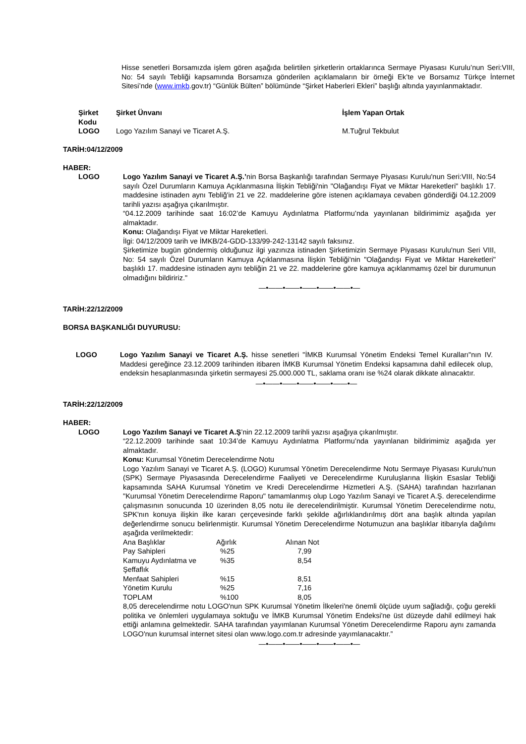Hisse senetleri Borsamızda işlem gören aşağıda belirtilen şirketlerin ortaklarınca Sermaye Piyasası Kurulu’nun Seri:VIII, No: 54 sayılı Tebliği kapsamında Borsamıza gönderilen açıklamaların bir örneği Ek’te ve Borsamız Türkçe İnternet Sitesi’nde (www.imkb.gov.tr) “Günlük Bülten” bölümünde “Şirket Haberleri Ekleri” başlığı altında yayınlanmaktadır.
| Şirket Kodu | Şirket Ünvanı | İşlem Yapan Ortak |
| --- | --- | --- |
| LOGO | Logo Yazılım Sanayi ve Ticaret A.Ş. | M.Tuğrul Tekbulut |
TARİH:04/12/2009
HABER:
LOGO Logo Yazılım Sanayi ve Ticaret A.Ş.’nin Borsa Başkanlığı tarafından Sermaye Piyasası Kurulu'nun Seri:VIII, No:54 sayılı Özel Durumların Kamuya Açıklanmasına İlişkin Tebliği'nin "Olağandışı Fiyat ve Miktar Hareketleri" başlıklı 17. maddesine istinaden aynı Tebliğ'in 21 ve 22. maddelerine göre istenen açıklamaya cevaben gönderdiği 04.12.2009 tarihli yazısı aşağıya çıkarılmıştır.
“04.12.2009 tarihinde saat 16:02’de Kamuyu Aydınlatma Platformu’nda yayınlanan bildirimimiz aşağıda yer almaktadır.
Konu: Olağandışı Fiyat ve Miktar Hareketleri.
İlgi: 04/12/2009 tarih ve İMKB/24-GDD-133/99-242-13142 sayılı faksınız.
Şirketimize bugün göndermiş olduğunuz ilgi yazınıza istinaden Şirketimizin Sermaye Piyasası Kurulu'nun Seri VIII, No: 54 sayılı Özel Durumların Kamuya Açıklanmasına İlişkin Tebliği'nin "Olağandışı Fiyat ve Miktar Hareketleri" başlıklı 17. maddesine istinaden aynı tebliğin 21 ve 22. maddelerine göre kamuya açıklanmamış özel bir durumunun olmadığını bildiririz."
—•——•——•——•——•——•—
TARİH:22/12/2009
BORSA BAŞKANLIĞI DUYURUSU:
LOGO Logo Yazılım Sanayi ve Ticaret A.Ş. hisse senetleri "İMKB Kurumsal Yönetim Endeksi Temel Kuralları"nın IV. Maddesi gereğince 23.12.2009 tarihinden itibaren İMKB Kurumsal Yönetim Endeksi kapsamına dahil edilecek olup, endeksin hesaplanmasında şirketin sermayesi 25.000.000 TL, saklama oranı ise %24 olarak dikkate alınacaktır.
—•——•——•——•——•——•—
TARİH:22/12/2009
HABER:
LOGO Logo Yazılım Sanayi ve Ticaret A.Ş’nin 22.12.2009 tarihli yazısı aşağıya çıkarılmıştır.
“22.12.2009 tarihinde saat 10:34’de Kamuyu Aydınlatma Platformu’nda yayınlanan bildirimimiz aşağıda yer almaktadır.
Konu: Kurumsal Yönetim Derecelendirme Notu
Logo Yazılım Sanayi ve Ticaret A.Ş. (LOGO) Kurumsal Yönetim Derecelendirme Notu Sermaye Piyasası Kurulu'nun (SPK) Sermaye Piyasasında Derecelendirme Faaliyeti ve Derecelendirme Kuruluşlarına İlişkin Esaslar Tebliği kapsamında SAHA Kurumsal Yönetim ve Kredi Derecelendirme Hizmetleri A.Ş. (SAHA) tarafından hazırlanan "Kurumsal Yönetim Derecelendirme Raporu" tamamlanmış olup Logo Yazılım Sanayi ve Ticaret A.Ş. derecelendirme çalışmasının sonucunda 10 üzerinden 8,05 notu ile derecelendirilmiştir. Kurumsal Yönetim Derecelendirme notu, SPK'nın konuya ilişkin ilke kararı çerçevesinde farklı şekilde ağırlıklandırılmış dört ana başlık altında yapılan değerlendirme sonucu belirlenmiştir. Kurumsal Yönetim Derecelendirme Notumuzun ana başlıklar itibarıyla dağılımı aşağıda verilmektedir:
| Ana Başlıklar | Ağırlık | Alınan Not |
| Pay Sahipleri | %25 | 7,99 |
| Kamuyu Aydınlatma ve Şeffaflık | %35 | 8,54 |
| Menfaat Sahipleri | %15 | 8,51 |
| Yönetim Kurulu | %25 | 7,16 |
| TOPLAM | %100 | 8,05 |
8,05 derecelendirme notu LOGO'nun SPK Kurumsal Yönetim İlkeleri'ne önemli ölçüde uyum sağladığı, çoğu gerekli politika ve önlemleri uygulamaya soktuğu ve İMKB Kurumsal Yönetim Endeksi'ne üst düzeyde dahil edilmeyi hak ettiği anlamına gelmektedir. SAHA tarafından yayımlanan Kurumsal Yönetim Derecelendirme Raporu aynı zamanda LOGO'nun kurumsal internet sitesi olan www.logo.com.tr adresinde yayımlanacaktır.”
—•——•——•——•——•——•—